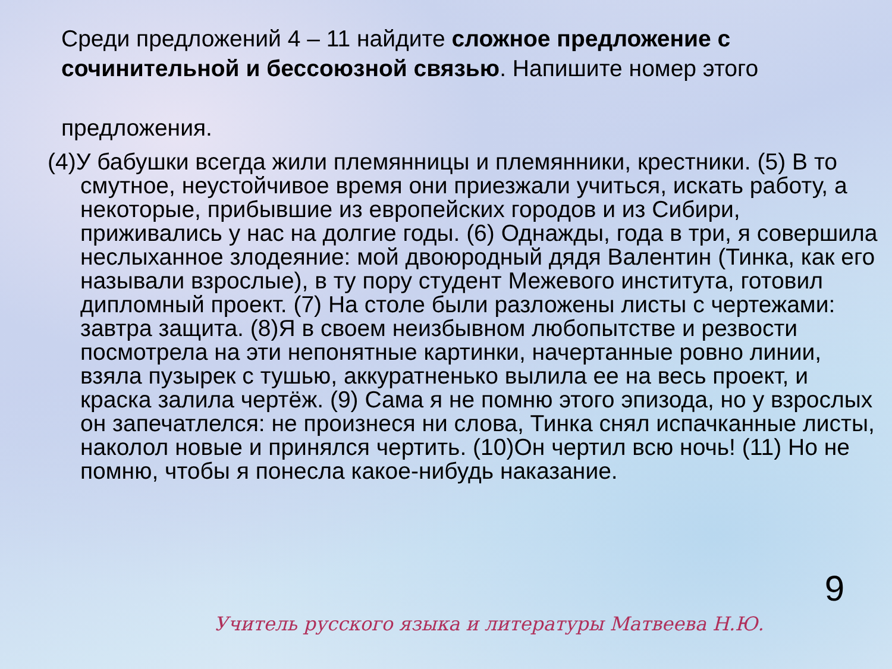Среди предложений 4 – 11 найдите сложное предложение с сочинительной и бессоюзной связью. Напишите номер этого предложения.
(4)У бабушки всегда жили племянницы и племянники, крестники. (5) В то смутное, неустойчивое время они приезжали учиться, искать работу, а некоторые, прибывшие из европейских городов и из Сибири, приживались у нас на долгие годы. (6) Однажды, года в три, я совершила неслыханное злодеяние: мой двоюродный дядя Валентин (Тинка, как его называли взрослые), в ту пору студент Межевого института, готовил дипломный проект. (7) На столе были разложены листы с чертежами: завтра защита. (8)Я в своем неизбывном любопытстве и резвости посмотрела на эти непонятные картинки, начертанные ровно линии, взяла пузырек с тушью, аккуратненько вылила ее на весь проект, и краска залила чертёж. (9) Сама я не помню этого эпизода, но у взрослых он запечатлелся: не произнеся ни слова, Тинка снял испачканные листы, наколол новые и принялся чертить. (10)Он чертил всю ночь! (11) Но не помню, чтобы я понесла какое-нибудь наказание.
9
Учитель русского языка и литературы Матвеева Н.Ю.